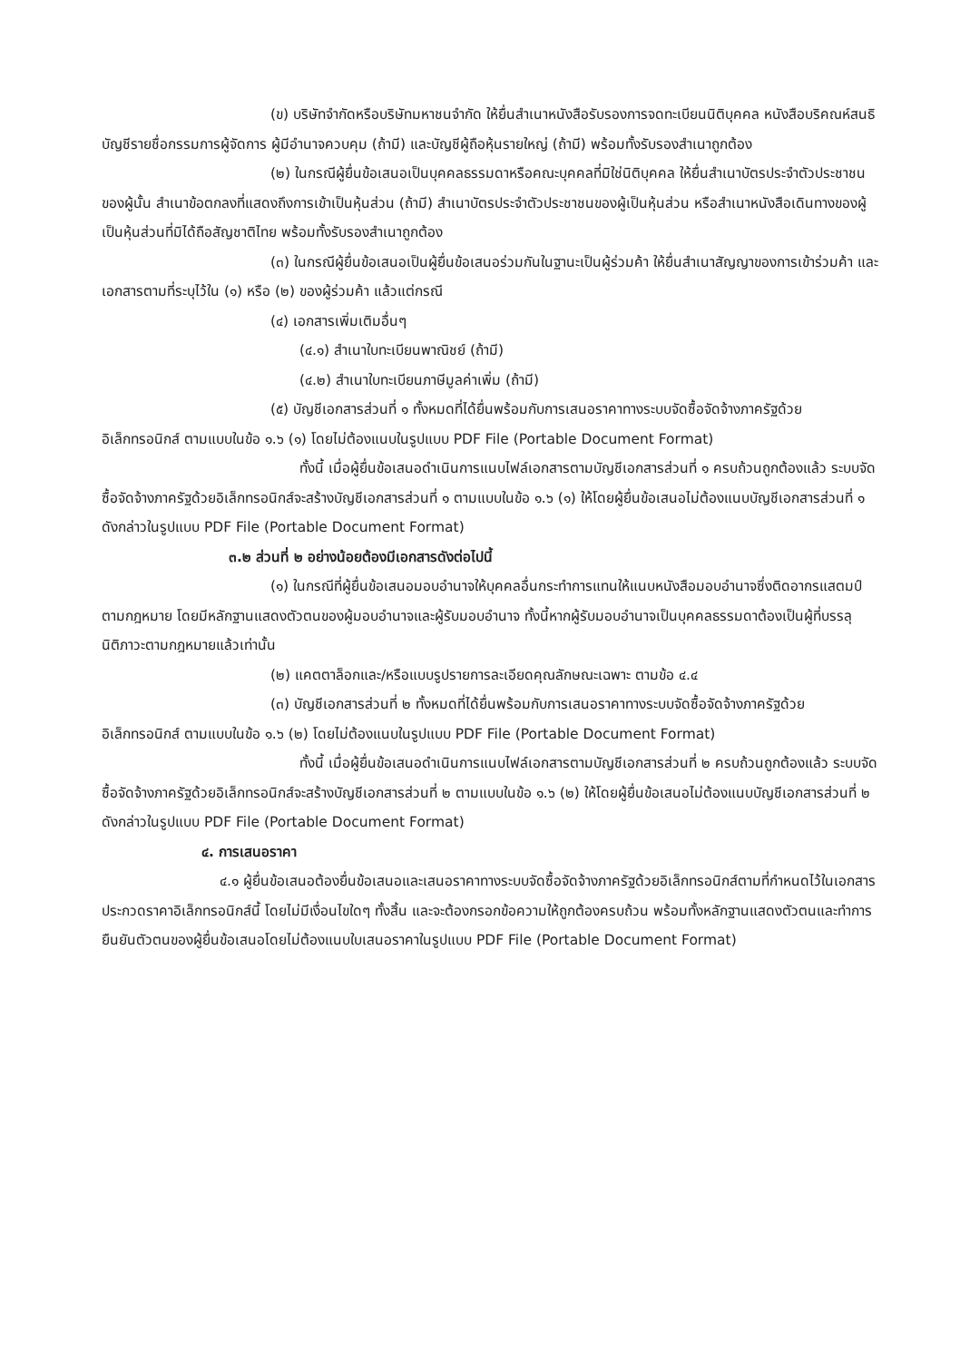(ข) บริษัทจำกัดหรือบริษัทมหาชนจำกัด ให้ยื่นสำเนาหนังสือรับรองการจดทะเบียนนิติบุคคล หนังสือบริคณห์สนธิ บัญชีรายชื่อกรรมการผู้จัดการ ผู้มีอำนาจควบคุม (ถ้ามี) และบัญชีผู้ถือหุ้นรายใหญ่ (ถ้ามี) พร้อมทั้งรับรองสำเนาถูกต้อง
(๒) ในกรณีผู้ยื่นข้อเสนอเป็นบุคคลธรรมดาหรือคณะบุคคลที่มิใช่นิติบุคคล ให้ยื่นสำเนาบัตรประจำตัวประชาชนของผู้นั้น สำเนาข้อตกลงที่แสดงถึงการเข้าเป็นหุ้นส่วน (ถ้ามี) สำเนาบัตรประจำตัวประชาชนของผู้เป็นหุ้นส่วน หรือสำเนาหนังสือเดินทางของผู้เป็นหุ้นส่วนที่มิได้ถือสัญชาติไทย พร้อมทั้งรับรองสำเนาถูกต้อง
(๓) ในกรณีผู้ยื่นข้อเสนอเป็นผู้ยื่นข้อเสนอร่วมกันในฐานะเป็นผู้ร่วมค้า ให้ยื่นสำเนาสัญญาของการเข้าร่วมค้า และเอกสารตามที่ระบุไว้ใน (๑) หรือ (๒) ของผู้ร่วมค้า แล้วแต่กรณี
(๔) เอกสารเพิ่มเติมอื่นๆ
(๔.๑) สำเนาใบทะเบียนพาณิชย์ (ถ้ามี)
(๔.๒) สำเนาใบทะเบียนภาษีมูลค่าเพิ่ม (ถ้ามี)
(๕) บัญชีเอกสารส่วนที่ ๑ ทั้งหมดที่ได้ยื่นพร้อมกับการเสนอราคาทางระบบจัดซื้อจัดจ้างภาครัฐด้วยอิเล็กทรอนิกส์ ตามแบบในข้อ ๑.๖ (๑) โดยไม่ต้องแนบในรูปแบบ PDF File (Portable Document Format)
ทั้งนี้ เมื่อผู้ยื่นข้อเสนอดำเนินการแนบไฟล์เอกสารตามบัญชีเอกสารส่วนที่ ๑ ครบถ้วนถูกต้องแล้ว ระบบจัดซื้อจัดจ้างภาครัฐด้วยอิเล็กทรอนิกส์จะสร้างบัญชีเอกสารส่วนที่ ๑ ตามแบบในข้อ ๑.๖ (๑) ให้โดยผู้ยื่นข้อเสนอไม่ต้องแนบบัญชีเอกสารส่วนที่ ๑ ดังกล่าวในรูปแบบ PDF File (Portable Document Format)
๓.๒ ส่วนที่ ๒ อย่างน้อยต้องมีเอกสารดังต่อไปนี้
(๑) ในกรณีที่ผู้ยื่นข้อเสนอมอบอำนาจให้บุคคลอื่นกระทำการแทนให้แนบหนังสือมอบอำนาจซึ่งติดอากรแสตมป์ตามกฎหมาย โดยมีหลักฐานแสดงตัวตนของผู้มอบอำนาจและผู้รับมอบอำนาจ ทั้งนี้หากผู้รับมอบอำนาจเป็นบุคคลธรรมดาต้องเป็นผู้ที่บรรลุนิติภาวะตามกฎหมายแล้วเท่านั้น
(๒) แคตตาล็อกและ/หรือแบบรูปรายการละเอียดคุณลักษณะเฉพาะ ตามข้อ ๔.๔
(๓) บัญชีเอกสารส่วนที่ ๒ ทั้งหมดที่ได้ยื่นพร้อมกับการเสนอราคาทางระบบจัดซื้อจัดจ้างภาครัฐด้วยอิเล็กทรอนิกส์ ตามแบบในข้อ ๑.๖ (๒) โดยไม่ต้องแนบในรูปแบบ PDF File (Portable Document Format)
ทั้งนี้ เมื่อผู้ยื่นข้อเสนอดำเนินการแนบไฟล์เอกสารตามบัญชีเอกสารส่วนที่ ๒ ครบถ้วนถูกต้องแล้ว ระบบจัดซื้อจัดจ้างภาครัฐด้วยอิเล็กทรอนิกส์จะสร้างบัญชีเอกสารส่วนที่ ๒ ตามแบบในข้อ ๑.๖ (๒) ให้โดยผู้ยื่นข้อเสนอไม่ต้องแนบบัญชีเอกสารส่วนที่ ๒ ดังกล่าวในรูปแบบ PDF File (Portable Document Format)
๔. การเสนอราคา
๔.๑ ผู้ยื่นข้อเสนอต้องยื่นข้อเสนอและเสนอราคาทางระบบจัดซื้อจัดจ้างภาครัฐด้วยอิเล็กทรอนิกส์ตามที่กำหนดไว้ในเอกสารประกวดราคาอิเล็กทรอนิกส์นี้ โดยไม่มีเงื่อนไขใดๆ ทั้งสิ้น และจะต้องกรอกข้อความให้ถูกต้องครบถ้วน พร้อมทั้งหลักฐานแสดงตัวตนและทำการยืนยันตัวตนของผู้ยื่นข้อเสนอโดยไม่ต้องแนบใบเสนอราคาในรูปแบบ PDF File (Portable Document Format)